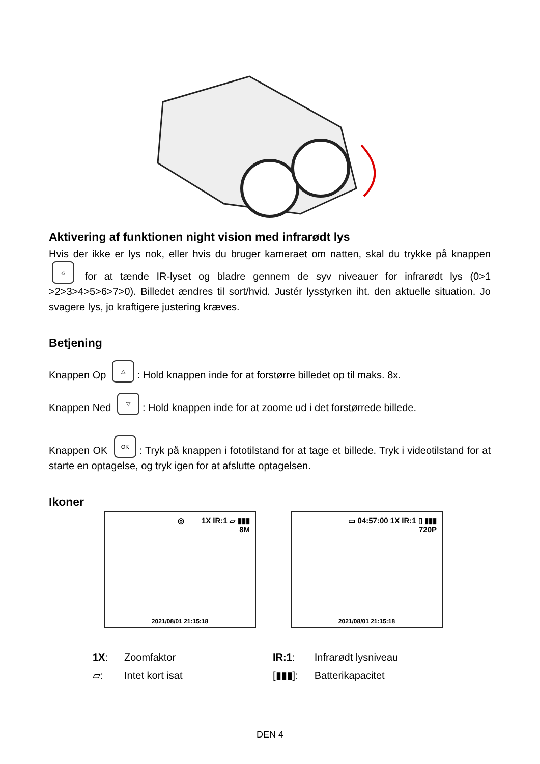Aktivering af funktionen night vision med infrarødt lys
Hvis der ikke er lys nok, eller hvis du bruger kameraet om natten, skal du trykke på knappen ☼ for at tænde IR-lyset og bladre gennem de syv niveauer for infrarødt lys (0>1 >2>3>4>5>6>7>0). Billedet ændres til sort/hvid. Justér lysstyrken iht. den aktuelle situation. Jo svagere lys, jo kraftigere justering kræves.
Betjening
Knappen Op △: Hold knappen inde for at forstørre billedet op til maks. 8x.
Knappen Ned ▽: Hold knappen inde for at zoome ud i det forstørrede billede.
Knappen OK OK: Tryk på knappen i fototilstand for at tage et billede. Tryk i videotilstand for at starte en optagelse, og tryk igen for at afslutte optagelsen.
Ikoner
◎ 1X IR:1 ▱ ▮▮▮
8M
2021/08/01 21:15:18
▭ 04:57:00 1X IR:1 ▯ ▮▮▮
720P
2021/08/01 21:15:18
| 1X : | Zoomfaktor | IR:1 : | Infrarødt lysniveau |
| ▱: | Intet kort isat | [▮▮▮]: | Batterikapacitet |
DEN 4